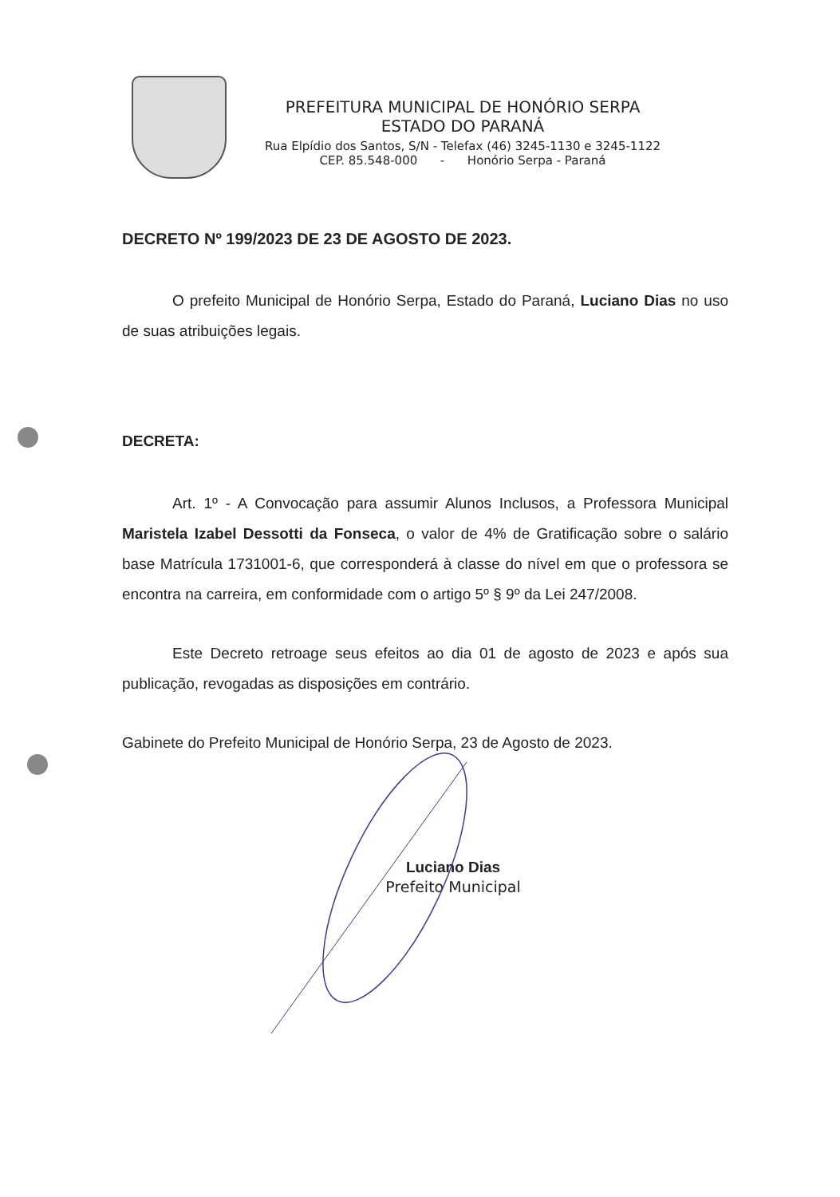PREFEITURA MUNICIPAL DE HONÓRIO SERPA
ESTADO DO PARANÁ
Rua Elpídio dos Santos, S/N - Telefax (46) 3245-1130 e 3245-1122
CEP. 85.548-000 - Honório Serpa - Paraná
DECRETO Nº 199/2023 DE 23 DE AGOSTO DE 2023.
O prefeito Municipal de Honório Serpa, Estado do Paraná, Luciano Dias no uso de suas atribuições legais.
DECRETA:
Art. 1º - A Convocação para assumir Alunos Inclusos, a Professora Municipal Maristela Izabel Dessotti da Fonseca, o valor de 4% de Gratificação sobre o salário base Matrícula 1731001-6, que corresponderá à classe do nível em que o professora se encontra na carreira, em conformidade com o artigo 5º § 9º da Lei 247/2008.
Este Decreto retroage seus efeitos ao dia 01 de agosto de 2023 e após sua publicação, revogadas as disposições em contrário.
Gabinete do Prefeito Municipal de Honório Serpa, 23 de Agosto de 2023.
Luciano Dias
Prefeito Municipal